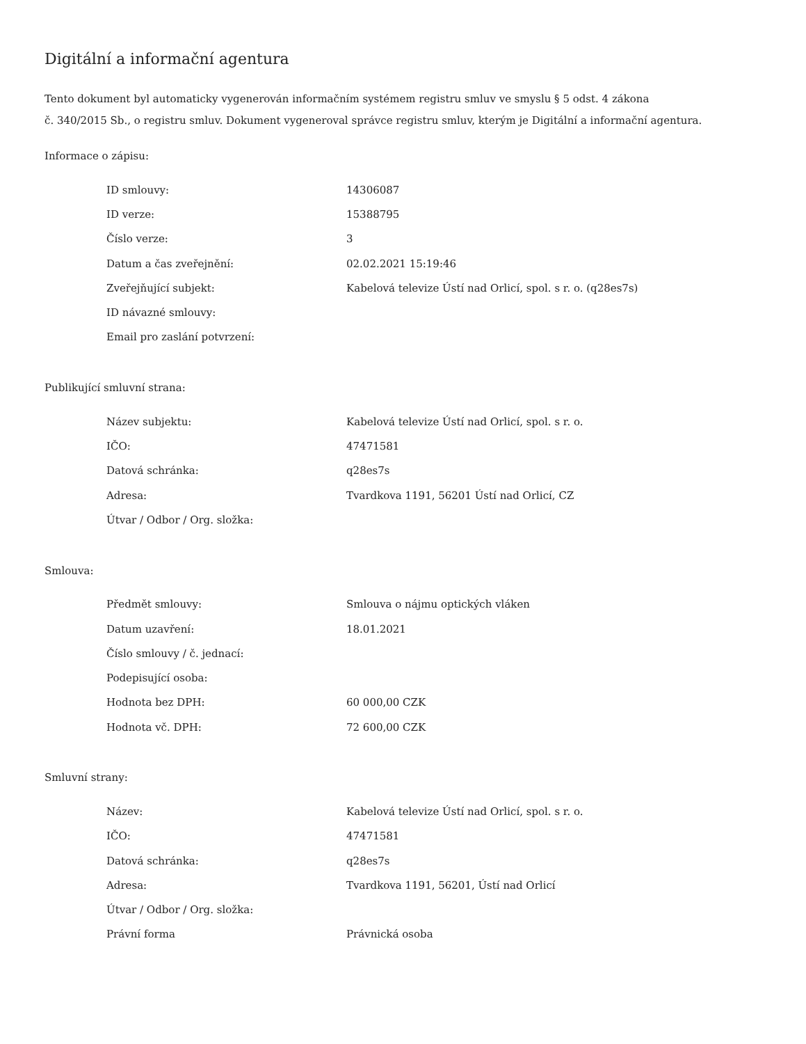Digitální a informační agentura
Tento dokument byl automaticky vygenerován informačním systémem registru smluv ve smyslu § 5 odst. 4 zákona
č. 340/2015 Sb., o registru smluv. Dokument vygeneroval správce registru smluv, kterým je Digitální a informační agentura.
Informace o zápisu:
| ID smlouvy: | 14306087 |
| ID verze: | 15388795 |
| Číslo verze: | 3 |
| Datum a čas zveřejnění: | 02.02.2021 15:19:46 |
| Zveřejňující subjekt: | Kabelová televize Ústí nad Orlicí, spol. s r. o. (q28es7s) |
| ID návazné smlouvy: | |
| Email pro zaslání potvrzení: | |
Publikující smluvní strana:
| Název subjektu: | Kabelová televize Ústí nad Orlicí, spol. s r. o. |
| IČO: | 47471581 |
| Datová schránka: | q28es7s |
| Adresa: | Tvardkova 1191, 56201 Ústí nad Orlicí, CZ |
| Útvar / Odbor / Org. složka: | |
Smlouva:
| Předmět smlouvy: | Smlouva o nájmu optických vláken |
| Datum uzavření: | 18.01.2021 |
| Číslo smlouvy / č. jednací: | |
| Podepisující osoba: | |
| Hodnota bez DPH: | 60 000,00 CZK |
| Hodnota vč. DPH: | 72 600,00 CZK |
Smluvní strany:
| Název: | Kabelová televize Ústí nad Orlicí, spol. s r. o. |
| IČO: | 47471581 |
| Datová schránka: | q28es7s |
| Adresa: | Tvardkova 1191, 56201, Ústí nad Orlicí |
| Útvar / Odbor / Org. složka: | |
| Právní forma | Právnická osoba |